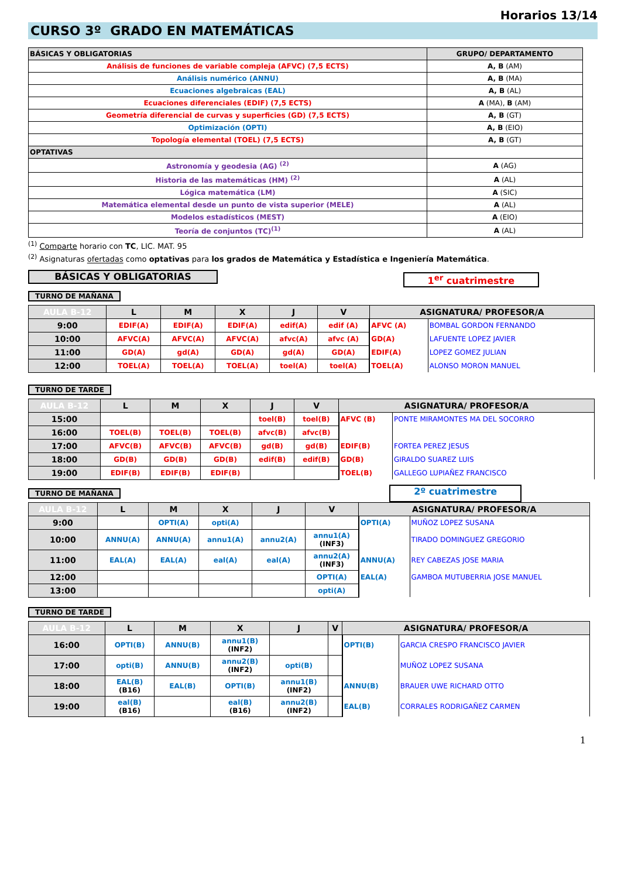Horarios 13/14
CURSO 3º GRADO EN MATEMÁTICAS
| BÁSICAS Y OBLIGATORIAS | GRUPO/ DEPARTAMENTO |
| --- | --- |
| Análisis de funciones de variable compleja (AFVC) (7,5 ECTS) | A, B (AM) |
| Análisis numérico (ANNU) | A, B (MA) |
| Ecuaciones algebraicas (EAL) | A, B (AL) |
| Ecuaciones diferenciales (EDIF) (7,5 ECTS) | A (MA), B (AM) |
| Geometría diferencial de curvas y superficies (GD) (7,5 ECTS) | A, B (GT) |
| Optimización (OPTI) | A, B (EIO) |
| Topología elemental (TOEL) (7,5 ECTS) | A, B (GT) |
| OPTATIVAS | |
| Astronomía y geodesia (AG) <sup>(2)</sup> | A (AG) |
| Historia de las matemáticas (HM) <sup>(2)</sup> | A (AL) |
| Lógica matemática (LM) | A (SIC) |
| Matemática elemental desde un punto de vista superior (MELE) | A (AL) |
| Modelos estadísticos (MEST) | A (EIO) |
| Teoría de conjuntos (TC)<sup>(1)</sup> | A (AL) |
<sup>(1)</sup> Comparte horario con TC, LIC. MAT. 95
<sup>(2)</sup> Asignaturas ofertadas como optativas para los grados de Matemática y Estadística e Ingeniería Matemática.
BÁSICAS Y OBLIGATORIAS
1<sup>er</sup> cuatrimestre
TURNO DE MAÑANA
| AULA B-12 | L | M | X | J | V | ASIGNATURA/ PROFESOR/A | |
| --- | --- | --- | --- | --- | --- | --- | --- |
| 9:00 | EDIF(A) | EDIF(A) | EDIF(A) | edif(A) | edif (A) | AFVC (A) | BOMBAL GORDON FERNANDO |
| 10:00 | AFVC(A) | AFVC(A) | AFVC(A) | afvc(A) | afvc (A) | GD(A) | LAFUENTE LOPEZ JAVIER |
| 11:00 | GD(A) | gd(A) | GD(A) | gd(A) | GD(A) | EDIF(A) | LOPEZ GOMEZ JULIAN |
| 12:00 | TOEL(A) | TOEL(A) | TOEL(A) | toel(A) | toel(A) | TOEL(A) | ALONSO MORON MANUEL |
TURNO DE TARDE
| AULA B-12 | L | M | X | J | V | ASIGNATURA/ PROFESOR/A | |
| --- | --- | --- | --- | --- | --- | --- | --- |
| 15:00 | | | | toel(B) | toel(B) | AFVC (B) | PONTE MIRAMONTES MA DEL SOCORRO |
| 16:00 | TOEL(B) | TOEL(B) | TOEL(B) | afvc(B) | afvc(B) | | |
| 17:00 | AFVC(B) | AFVC(B) | AFVC(B) | gd(B) | gd(B) | EDIF(B) | FORTEA PEREZ JESUS |
| 18:00 | GD(B) | GD(B) | GD(B) | edif(B) | edif(B) | GD(B) | GIRALDO SUAREZ LUIS |
| 19:00 | EDIF(B) | EDIF(B) | EDIF(B) | | | TOEL(B) | GALLEGO LUPIAÑEZ FRANCISCO |
TURNO DE MAÑANA
2º cuatrimestre
| AULA B-12 | L | M | X | J | V | ASIGNATURA/ PROFESOR/A | |
| --- | --- | --- | --- | --- | --- | --- | --- |
| 9:00 | | OPTI(A) | opti(A) | | | OPTI(A) | MUÑOZ LOPEZ SUSANA |
| 10:00 | ANNU(A) | ANNU(A) | annu1(A) | annu2(A) | annu1(A) (INF3) | | TIRADO DOMINGUEZ GREGORIO |
| 11:00 | EAL(A) | EAL(A) | eal(A) | eal(A) | annu2(A) (INF3) | ANNU(A) | REY CABEZAS JOSE MARIA |
| 12:00 | | | | | OPTI(A) | EAL(A) | GAMBOA MUTUBERRIA JOSE MANUEL |
| 13:00 | | | | | opti(A) | | |
TURNO DE TARDE
| AULA B-12 | L | M | X | J | V | ASIGNATURA/ PROFESOR/A | |
| --- | --- | --- | --- | --- | --- | --- | --- |
| 16:00 | OPTI(B) | ANNU(B) | annu1(B) (INF2) | | | OPTI(B) | GARCIA CRESPO FRANCISCO JAVIER |
| 17:00 | opti(B) | ANNU(B) | annu2(B) (INF2) | opti(B) | | | MUÑOZ LOPEZ SUSANA |
| 18:00 | EAL(B) (B16) | EAL(B) | OPTI(B) | annu1(B) (INF2) | | ANNU(B) | BRAUER UWE RICHARD OTTO |
| 19:00 | eal(B) (B16) | | eal(B) (B16) | annu2(B) (INF2) | | EAL(B) | CORRALES RODRIGAÑEZ CARMEN |
1